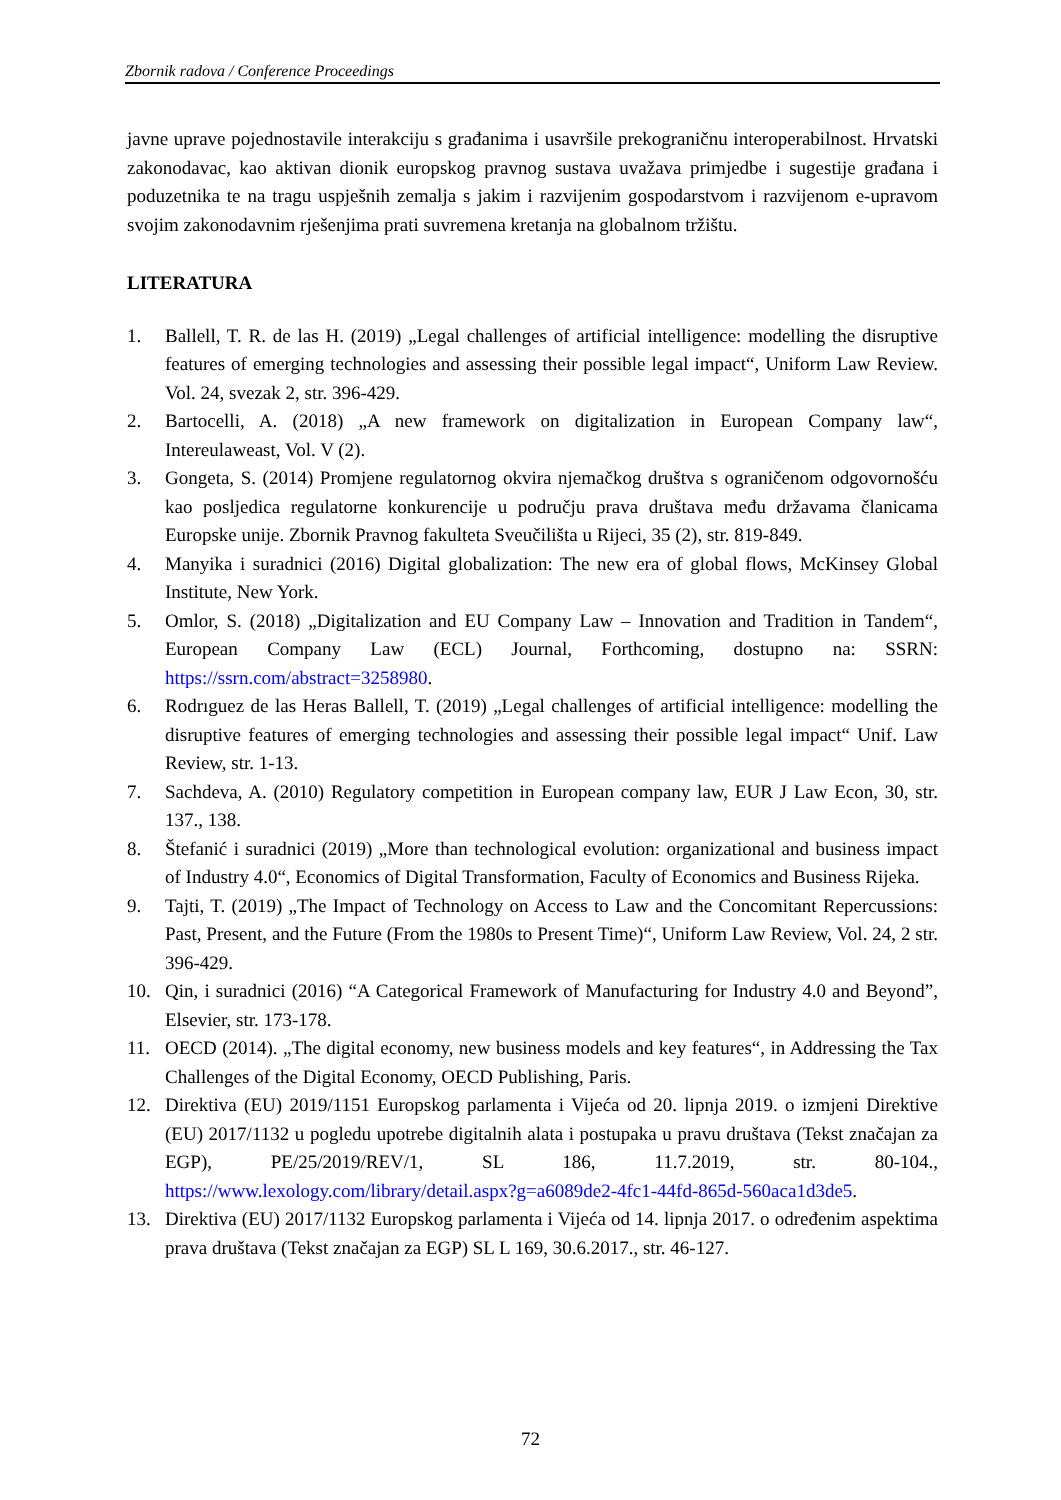Zbornik radova / Conference Proceedings
javne uprave pojednostavile interakciju s građanima i usavršile prekograničnu interoperabilnost. Hrvatski zakonodavac, kao aktivan dionik europskog pravnog sustava uvažava primjedbe i sugestije građana i poduzetnika te na tragu uspješnih zemalja s jakim i razvijenim gospodarstvom i razvijenom e-upravom svojim zakonodavnim rješenjima prati suvremena kretanja na globalnom tržištu.
LITERATURA
1. Ballell, T. R. de las H. (2019) „Legal challenges of artificial intelligence: modelling the disruptive features of emerging technologies and assessing their possible legal impact“, Uniform Law Review. Vol. 24, svezak 2, str. 396-429.
2. Bartocelli, A. (2018) „A new framework on digitalization in European Company law“, Intereulaweast, Vol. V (2).
3. Gongeta, S. (2014) Promjene regulatornog okvira njemačkog društva s ograničenom odgovornošću kao posljedica regulatorne konkurencije u području prava društava među državama članicama Europske unije. Zbornik Pravnog fakulteta Sveučilišta u Rijeci, 35 (2), str. 819-849.
4. Manyika i suradnici (2016) Digital globalization: The new era of global flows, McKinsey Global Institute, New York.
5. Omlor, S. (2018) „Digitalization and EU Company Law – Innovation and Tradition in Tandem“, European Company Law (ECL) Journal, Forthcoming, dostupno na: SSRN: https://ssrn.com/abstract=3258980.
6. Rodrıguez de las Heras Ballell, T. (2019) „Legal challenges of artificial intelligence: modelling the disruptive features of emerging technologies and assessing their possible legal impact“ Unif. Law Review, str. 1-13.
7. Sachdeva, A. (2010) Regulatory competition in European company law, EUR J Law Econ, 30, str. 137., 138.
8. Štefanić i suradnici (2019) „More than technological evolution: organizational and business impact of Industry 4.0“, Economics of Digital Transformation, Faculty of Economics and Business Rijeka.
9. Tajti, T. (2019) „The Impact of Technology on Access to Law and the Concomitant Repercussions: Past, Present, and the Future (From the 1980s to Present Time)“, Uniform Law Review, Vol. 24, 2 str. 396-429.
10. Qin, i suradnici (2016) “A Categorical Framework of Manufacturing for Industry 4.0 and Beyond”, Elsevier, str. 173-178.
11. OECD (2014). „The digital economy, new business models and key features“, in Addressing the Tax Challenges of the Digital Economy, OECD Publishing, Paris.
12. Direktiva (EU) 2019/1151 Europskog parlamenta i Vijeća od 20. lipnja 2019. o izmjeni Direktive (EU) 2017/1132 u pogledu upotrebe digitalnih alata i postupaka u pravu društava (Tekst značajan za EGP), PE/25/2019/REV/1, SL 186, 11.7.2019, str. 80-104., https://www.lexology.com/library/detail.aspx?g=a6089de2-4fc1-44fd-865d-560aca1d3de5.
13. Direktiva (EU) 2017/1132 Europskog parlamenta i Vijeća od 14. lipnja 2017. o određenim aspektima prava društava (Tekst značajan za EGP) SL L 169, 30.6.2017., str. 46-127.
72